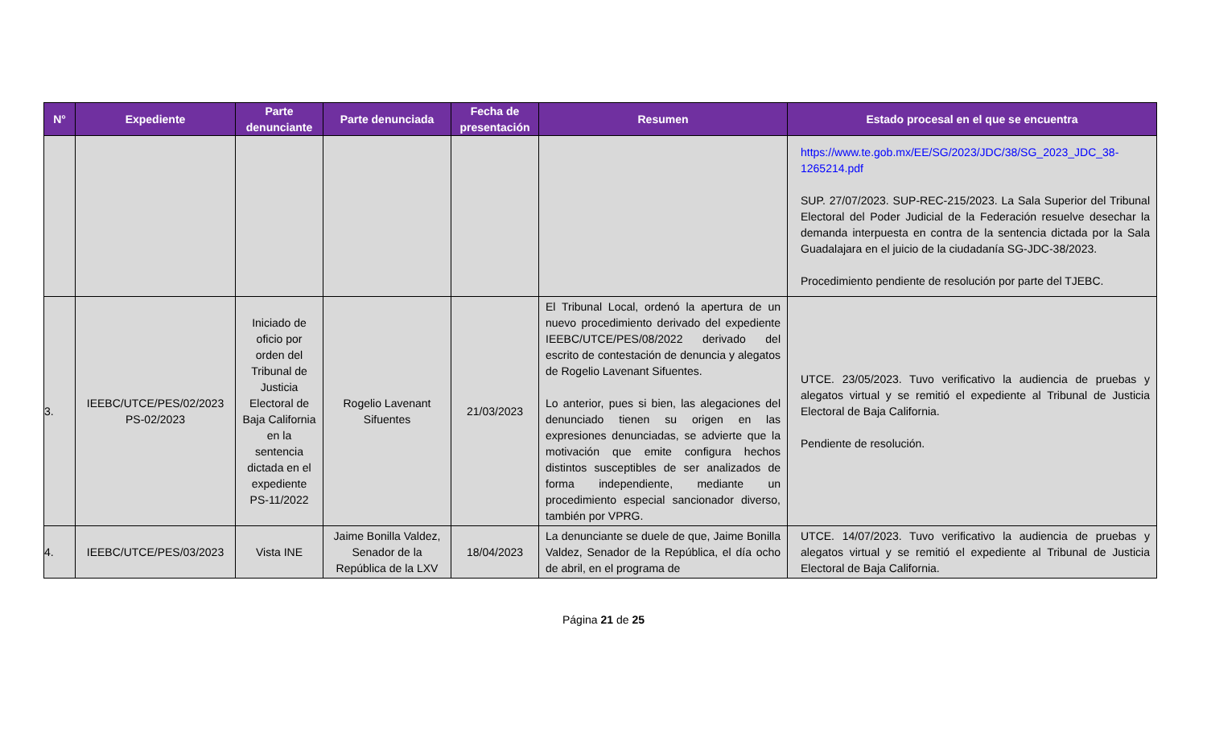| N° | Expediente | Parte denunciante | Parte denunciada | Fecha de presentación | Resumen | Estado procesal en el que se encuentra |
| --- | --- | --- | --- | --- | --- | --- |
| | | | | | | https://www.te.gob.mx/EE/SG/2023/JDC/38/SG_2023_JDC_38-1265214.pdf SUP. 27/07/2023. SUP-REC-215/2023. La Sala Superior del Tribunal Electoral del Poder Judicial de la Federación resuelve desechar la demanda interpuesta en contra de la sentencia dictada por la Sala Guadalajara en el juicio de la ciudadanía SG-JDC-38/2023. Procedimiento pendiente de resolución por parte del TJEBC. |
| 3. | IEEBC/UTCE/PES/02/2023 PS-02/2023 | Iniciado de oficio por orden del Tribunal de Justicia Electoral de Baja California en la sentencia dictada en el expediente PS-11/2022 | Rogelio Lavenant Sifuentes | 21/03/2023 | El Tribunal Local, ordenó la apertura de un nuevo procedimiento derivado del expediente IEEBC/UTCE/PES/08/2022 derivado del escrito de contestación de denuncia y alegatos de Rogelio Lavenant Sifuentes. Lo anterior, pues si bien, las alegaciones del denunciado tienen su origen en las expresiones denunciadas, se advierte que la motivación que emite configura hechos distintos susceptibles de ser analizados de forma independiente, mediante un procedimiento especial sancionador diverso, también por VPRG. | UTCE. 23/05/2023. Tuvo verificativo la audiencia de pruebas y alegatos virtual y se remitió el expediente al Tribunal de Justicia Electoral de Baja California. Pendiente de resolución. |
| 4. | IEEBC/UTCE/PES/03/2023 | Vista INE | Jaime Bonilla Valdez, Senador de la República de la LXV | 18/04/2023 | La denunciante se duele de que, Jaime Bonilla Valdez, Senador de la República, el día ocho de abril, en el programa de | UTCE. 14/07/2023. Tuvo verificativo la audiencia de pruebas y alegatos virtual y se remitió el expediente al Tribunal de Justicia Electoral de Baja California. |
Página 21 de 25